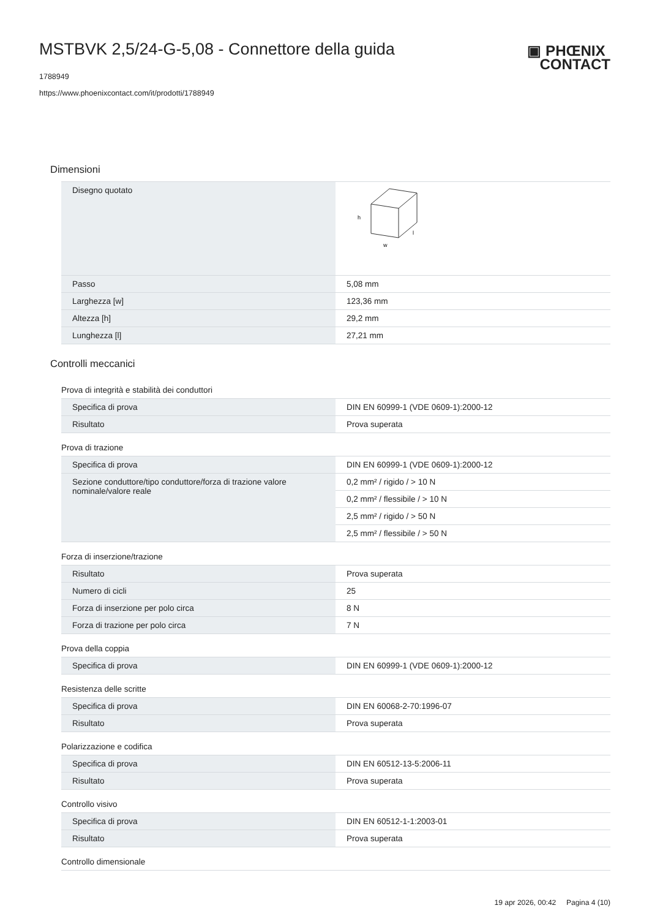MSTBVK 2,5/24-G-5,08 - Connettore della guida
1788949
https://www.phoenixcontact.com/it/prodotti/1788949
▣ PHŒNIX
CONTACT
Dimensioni
| Disegno quotato | h w l |
| Passo | 5,08 mm |
| Larghezza [w] | 123,36 mm |
| Altezza [h] | 29,2 mm |
| Lunghezza [l] | 27,21 mm |
Controlli meccanici
Prova di integrità e stabilità dei conduttori
| Specifica di prova | DIN EN 60999-1 (VDE 0609-1):2000-12 |
| Risultato | Prova superata |
Prova di trazione
| Specifica di prova | DIN EN 60999-1 (VDE 0609-1):2000-12 |
| Sezione conduttore/tipo conduttore/forza di trazione valore nominale/valore reale | 0,2 mm² / rigido / > 10 N |
| | 0,2 mm² / flessibile / > 10 N |
| | 2,5 mm² / rigido / > 50 N |
| | 2,5 mm² / flessibile / > 50 N |
Forza di inserzione/trazione
| Risultato | Prova superata |
| Numero di cicli | 25 |
| Forza di inserzione per polo circa | 8 N |
| Forza di trazione per polo circa | 7 N |
Prova della coppia
| Specifica di prova | DIN EN 60999-1 (VDE 0609-1):2000-12 |
Resistenza delle scritte
| Specifica di prova | DIN EN 60068-2-70:1996-07 |
| Risultato | Prova superata |
Polarizzazione e codifica
| Specifica di prova | DIN EN 60512-13-5:2006-11 |
| Risultato | Prova superata |
Controllo visivo
| Specifica di prova | DIN EN 60512-1-1:2003-01 |
| Risultato | Prova superata |
Controllo dimensionale
19 apr 2026, 00:42 Pagina 4 (10)